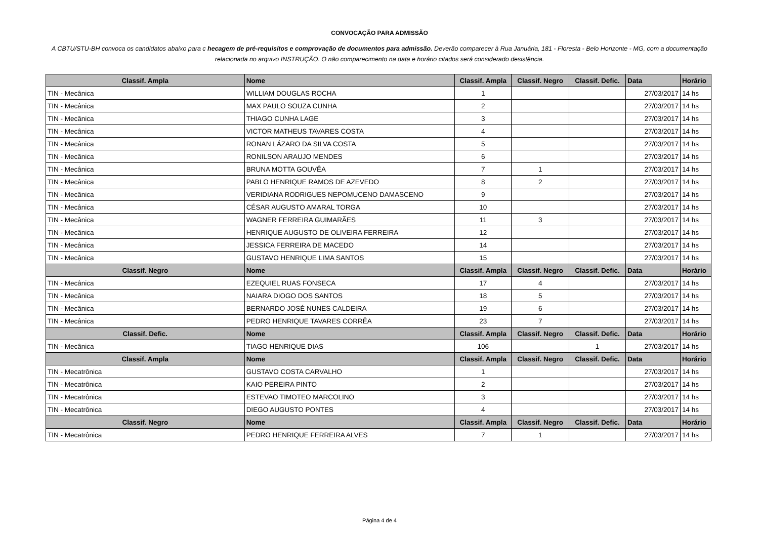CONVOCAÇÃO PARA ADMISSÃO
A CBTU/STU-BH convoca os candidatos abaixo para c hecagem de pré-requisitos e comprovação de documentos para admissão. Deverão comparecer à Rua Januária, 181 - Floresta - Belo Horizonte - MG, com a documentação relacionada no arquivo INSTRUÇÃO. O não comparecimento na data e horário citados será considerado desistência.
| Classif. Ampla | Nome | Classif. Ampla | Classif. Negro | Classif. Defic. | Data | Horário |
| --- | --- | --- | --- | --- | --- | --- |
| TIN - Mecânica | WILLIAM DOUGLAS ROCHA | 1 | | | 27/03/2017 | 14 hs |
| TIN - Mecânica | MAX PAULO SOUZA CUNHA | 2 | | | 27/03/2017 | 14 hs |
| TIN - Mecânica | THIAGO CUNHA LAGE | 3 | | | 27/03/2017 | 14 hs |
| TIN - Mecânica | VICTOR MATHEUS TAVARES COSTA | 4 | | | 27/03/2017 | 14 hs |
| TIN - Mecânica | RONAN LÁZARO DA SILVA COSTA | 5 | | | 27/03/2017 | 14 hs |
| TIN - Mecânica | RONILSON ARAUJO MENDES | 6 | | | 27/03/2017 | 14 hs |
| TIN - Mecânica | BRUNA MOTTA GOUVÊA | 7 | 1 | | 27/03/2017 | 14 hs |
| TIN - Mecânica | PABLO HENRIQUE RAMOS DE AZEVEDO | 8 | 2 | | 27/03/2017 | 14 hs |
| TIN - Mecânica | VERIDIANA RODRIGUES NEPOMUCENO DAMASCENO | 9 | | | 27/03/2017 | 14 hs |
| TIN - Mecânica | CÉSAR AUGUSTO AMARAL TORGA | 10 | | | 27/03/2017 | 14 hs |
| TIN - Mecânica | WAGNER FERREIRA GUIMARÃES | 11 | 3 | | 27/03/2017 | 14 hs |
| TIN - Mecânica | HENRIQUE AUGUSTO DE OLIVEIRA FERREIRA | 12 | | | 27/03/2017 | 14 hs |
| TIN - Mecânica | JESSICA FERREIRA DE MACEDO | 14 | | | 27/03/2017 | 14 hs |
| TIN - Mecânica | GUSTAVO HENRIQUE LIMA SANTOS | 15 | | | 27/03/2017 | 14 hs |
| Classif. Negro | Nome | Classif. Ampla | Classif. Negro | Classif. Defic. | Data | Horário |
| TIN - Mecânica | EZEQUIEL RUAS FONSECA | 17 | 4 | | 27/03/2017 | 14 hs |
| TIN - Mecânica | NAIARA DIOGO DOS SANTOS | 18 | 5 | | 27/03/2017 | 14 hs |
| TIN - Mecânica | BERNARDO JOSÉ NUNES CALDEIRA | 19 | 6 | | 27/03/2017 | 14 hs |
| TIN - Mecânica | PEDRO HENRIQUE TAVARES CORRÊA | 23 | 7 | | 27/03/2017 | 14 hs |
| Classif. Defic. | Nome | Classif. Ampla | Classif. Negro | Classif. Defic. | Data | Horário |
| TIN - Mecânica | TIAGO HENRIQUE DIAS | 106 | | 1 | 27/03/2017 | 14 hs |
| Classif. Ampla | Nome | Classif. Ampla | Classif. Negro | Classif. Defic. | Data | Horário |
| TIN - Mecatrônica | GUSTAVO COSTA CARVALHO | 1 | | | 27/03/2017 | 14 hs |
| TIN - Mecatrônica | KAIO PEREIRA PINTO | 2 | | | 27/03/2017 | 14 hs |
| TIN - Mecatrônica | ESTEVAO TIMOTEO MARCOLINO | 3 | | | 27/03/2017 | 14 hs |
| TIN - Mecatrônica | DIEGO AUGUSTO PONTES | 4 | | | 27/03/2017 | 14 hs |
| Classif. Negro | Nome | Classif. Ampla | Classif. Negro | Classif. Defic. | Data | Horário |
| TIN - Mecatrônica | PEDRO HENRIQUE FERREIRA ALVES | 7 | 1 | | 27/03/2017 | 14 hs |
Página 4 de 4